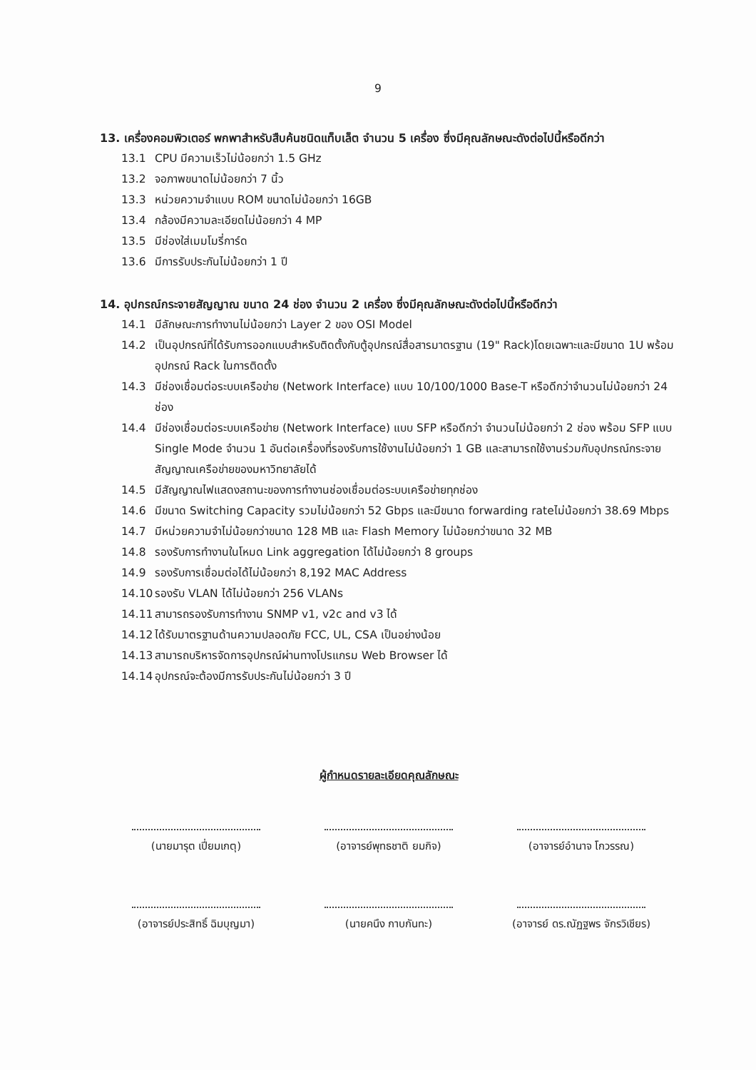9
13. เครื่องคอมพิวเตอร์ พกพาสำหรับสืบค้นชนิดแท็บเล็ต จำนวน 5 เครื่อง ซึ่งมีคุณลักษณะดังต่อไปนี้หรือดีกว่า
13.1 CPU มีความเร็วไม่น้อยกว่า 1.5 GHz
13.2 จอภาพขนาดไม่น้อยกว่า 7 นิ้ว
13.3 หน่วยความจำแบบ ROM ขนาดไม่น้อยกว่า 16GB
13.4 กล้องมีความละเอียดไม่น้อยกว่า 4 MP
13.5 มีช่องใส่เมมโมรี่การ์ด
13.6 มีการรับประกันไม่น้อยกว่า 1 ปี
14. อุปกรณ์กระจายสัญญาณ ขนาด 24 ช่อง จำนวน 2 เครื่อง ซึ่งมีคุณลักษณะดังต่อไปนี้หรือดีกว่า
14.1 มีลักษณะการทำงานไม่น้อยกว่า Layer 2 ของ OSI Model
14.2 เป็นอุปกรณ์ที่ได้รับการออกแบบสำหรับติดตั้งกับตู้อุปกรณ์สื่อสารมาตรฐาน (19" Rack)โดยเฉพาะและมีขนาด 1U พร้อมอุปกรณ์ Rack ในการติดตั้ง
14.3 มีช่องเชื่อมต่อระบบเครือข่าย (Network Interface) แบบ 10/100/1000 Base-T หรือดีกว่าจำนวนไม่น้อยกว่า 24 ช่อง
14.4 มีช่องเชื่อมต่อระบบเครือข่าย (Network Interface) แบบ SFP หรือดีกว่า จำนวนไม่น้อยกว่า 2 ช่อง พร้อม SFP แบบ Single Mode จำนวน 1 อันต่อเครื่องที่รองรับการใช้งานไม่น้อยกว่า 1 GB และสามารถใช้งานร่วมกับอุปกรณ์กระจายสัญญาณเครือข่ายของมหาวิทยาลัยได้
14.5 มีสัญญาณไฟแสดงสถานะของการทำงานช่องเชื่อมต่อระบบเครือข่ายทุกช่อง
14.6 มีขนาด Switching Capacity รวมไม่น้อยกว่า 52 Gbps และมีขนาด forwarding rateไม่น้อยกว่า 38.69 Mbps
14.7 มีหน่วยความจำไม่น้อยกว่าขนาด 128 MB และ Flash Memory ไม่น้อยกว่าขนาด 32 MB
14.8 รองรับการทำงานในโหมด Link aggregation ได้ไม่น้อยกว่า 8 groups
14.9 รองรับการเชื่อมต่อได้ไม่น้อยกว่า 8,192 MAC Address
14.10 รองรับ VLAN ได้ไม่น้อยกว่า 256 VLANs
14.11 สามารถรองรับการทำงาน SNMP v1, v2c and v3 ได้
14.12 ได้รับมาตรฐานด้านความปลอดภัย FCC, UL, CSA เป็นอย่างน้อย
14.13 สามารถบริหารจัดการอุปกรณ์ผ่านทางโปรแกรม Web Browser ได้
14.14 อุปกรณ์จะต้องมีการรับประกันไม่น้อยกว่า 3 ปี
ผู้กำหนดรายละเอียดคุณลักษณะ
(นายมารุต เปี่ยมเกตุ)
(อาจารย์พุทธชาติ ยมกิจ)
(อาจารย์อำนาจ โกวรรณ)
(อาจารย์ประสิทธิ์ ฉิมบุญมา)
(นายคนึง กาบกันทะ)
(อาจารย์ ดร.ณัฏฐพร จักรวิเชียร)